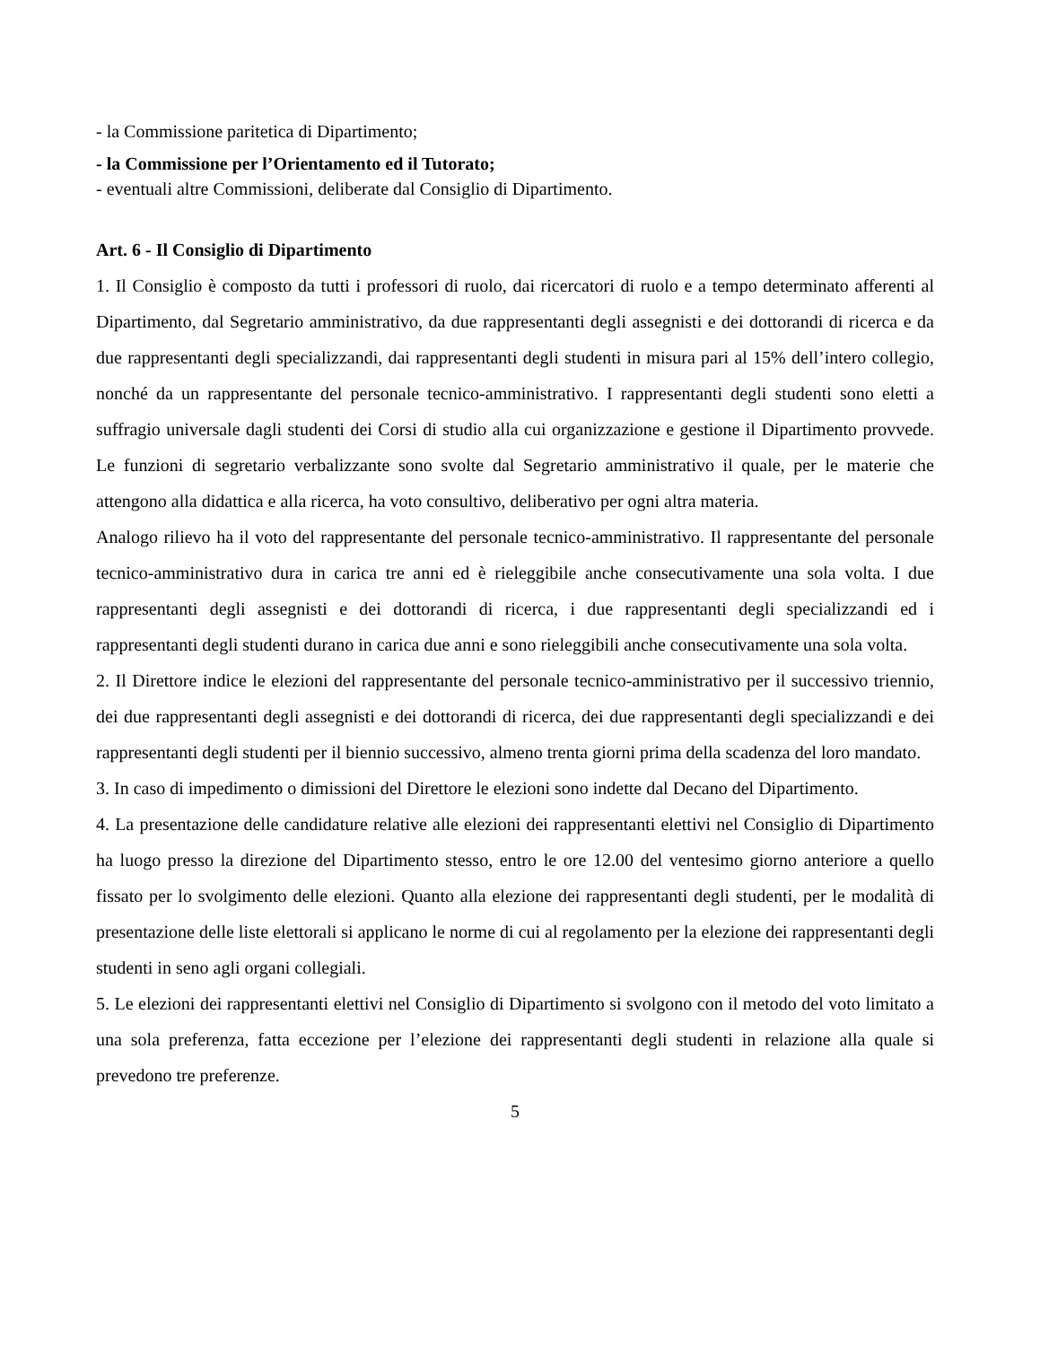- la Commissione paritetica di Dipartimento;
- la Commissione per l’Orientamento ed il Tutorato;
- eventuali altre Commissioni, deliberate dal Consiglio di Dipartimento.
Art. 6 - Il Consiglio di Dipartimento
1. Il Consiglio è composto da tutti i professori di ruolo, dai ricercatori di ruolo e a tempo determinato afferenti al Dipartimento, dal Segretario amministrativo, da due rappresentanti degli assegnisti e dei dottorandi di ricerca e da due rappresentanti degli specializzandi, dai rappresentanti degli studenti in misura pari al 15% dell’intero collegio, nonché da un rappresentante del personale tecnico-amministrativo. I rappresentanti degli studenti sono eletti a suffragio universale dagli studenti dei Corsi di studio alla cui organizzazione e gestione il Dipartimento provvede. Le funzioni di segretario verbalizzante sono svolte dal Segretario amministrativo il quale, per le materie che attengono alla didattica e alla ricerca, ha voto consultivo, deliberativo per ogni altra materia.
Analogo rilievo ha il voto del rappresentante del personale tecnico-amministrativo. Il rappresentante del personale tecnico-amministrativo dura in carica tre anni ed è rieleggibile anche consecutivamente una sola volta. I due rappresentanti degli assegnisti e dei dottorandi di ricerca, i due rappresentanti degli specializzandi ed i rappresentanti degli studenti durano in carica due anni e sono rieleggibili anche consecutivamente una sola volta.
2. Il Direttore indice le elezioni del rappresentante del personale tecnico-amministrativo per il successivo triennio, dei due rappresentanti degli assegnisti e dei dottorandi di ricerca, dei due rappresentanti degli specializzandi e dei rappresentanti degli studenti per il biennio successivo, almeno trenta giorni prima della scadenza del loro mandato.
3. In caso di impedimento o dimissioni del Direttore le elezioni sono indette dal Decano del Dipartimento.
4. La presentazione delle candidature relative alle elezioni dei rappresentanti elettivi nel Consiglio di Dipartimento ha luogo presso la direzione del Dipartimento stesso, entro le ore 12.00 del ventesimo giorno anteriore a quello fissato per lo svolgimento delle elezioni. Quanto alla elezione dei rappresentanti degli studenti, per le modalità di presentazione delle liste elettorali si applicano le norme di cui al regolamento per la elezione dei rappresentanti degli studenti in seno agli organi collegiali.
5. Le elezioni dei rappresentanti elettivi nel Consiglio di Dipartimento si svolgono con il metodo del voto limitato a una sola preferenza, fatta eccezione per l’elezione dei rappresentanti degli studenti in relazione alla quale si prevedono tre preferenze.
5